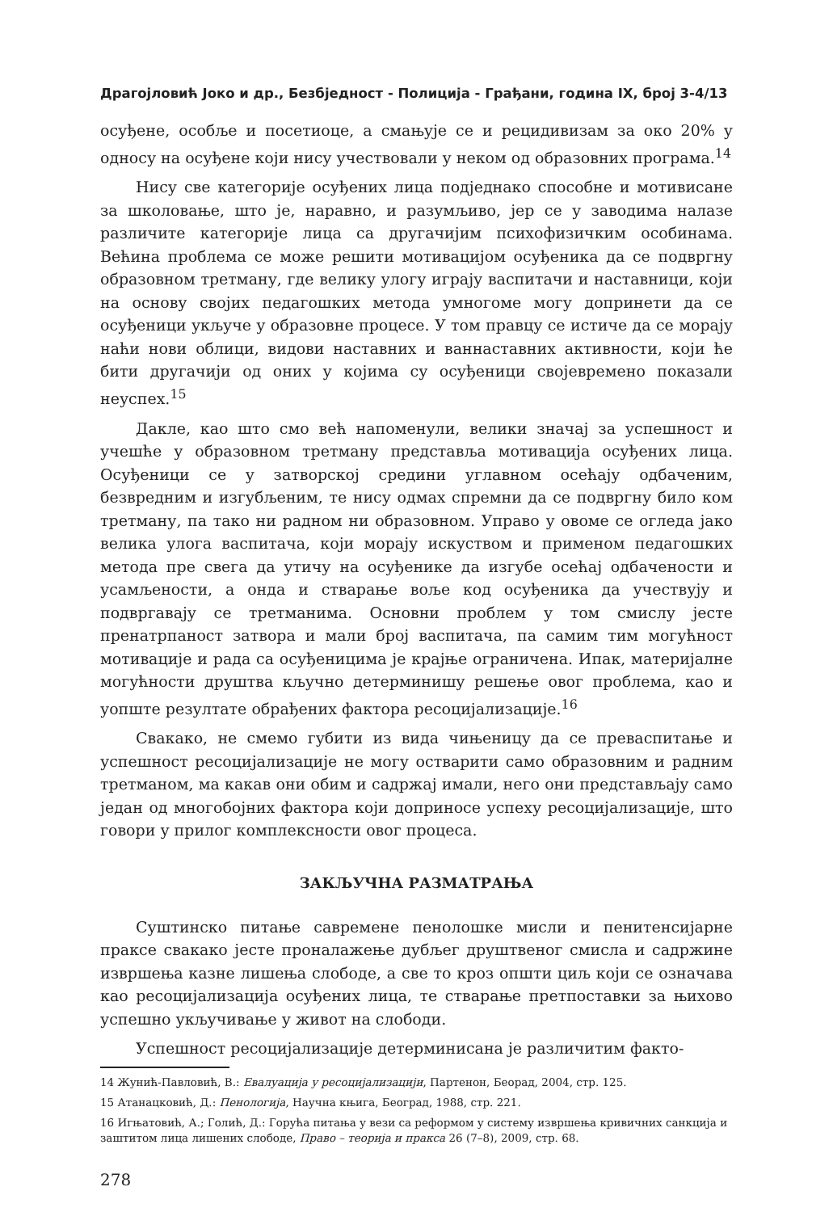Драгојловић Јоко и др., Безбједност - Полиција - Грађани, година IX, број 3-4/13
осуђене, особље и посетиоце, а смањује се и рецидивизам за око 20% у односу на осуђене који нису учествовали у неком од образовних програма.<sup>14</sup>
Нису све категорије осуђених лица подједнако способне и мотивисане за школовање, што је, наравно, и разумљиво, јер се у заводима налазе различите категорије лица са другачијим психофизичким особинама. Већина проблема се може решити мотивацијом осуђеника да се подвргну образовном третману, где велику улогу играју васпитачи и наставници, који на основу својих педагошких метода умногоме могу допринети да се осуђеници укључе у образовне процесе. У том правцу се истиче да се морају наћи нови облици, видови наставних и ваннаставних активности, који ће бити другачији од оних у којима су осуђеници својевремено показали неуспех.<sup>15</sup>
Дакле, као што смо већ напоменули, велики значај за успешност и учешће у образовном третману представља мотивација осуђених лица. Осуђеници се у затворској средини углавном осећају одбаченим, безвредним и изгубљеним, те нису одмах спремни да се подвргну било ком третману, па тако ни радном ни образовном. Управо у овоме се огледа јако велика улога васпитача, који морају искуством и применом педагошких метода пре свега да утичу на осуђенике да изгубе осећај одбачености и усамљености, а онда и стварање воље код осуђеника да учествују и подвргавају се третманима. Основни проблем у том смислу јесте пренатрпаност затвора и мали број васпитача, па самим тим могућност мотивације и рада са осуђеницима је крајње ограничена. Ипак, материјалне могућности друштва кључно детерминишу решење овог проблема, као и уопште резултате обрађених фактора ресоцијализације.<sup>16</sup>
Свакако, не смемо губити из вида чињеницу да се преваспитање и успешност ресоцијализације не могу остварити само образовним и радним третманом, ма какав они обим и садржај имали, него они представљају само један од многобојних фактора који доприносе успеху ресоцијализације, што говори у прилог комплексности овог процеса.
ЗАКЉУЧНА РАЗМАТРАЊА
Суштинско питање савремене пенолошке мисли и пенитенсијарне праксе свакако јесте проналажење дубљег друштвеног смисла и садржине извршења казне лишења слободе, а све то кроз општи циљ који се означава као ресоцијализација осуђених лица, те стварање претпоставки за њихово успешно укључивање у живот на слободи.
Успешност ресоцијализације детерминисана је различитим факто-
14 Жунић-Павловић, В.: Евалуација у ресоцијализацији, Партенон, Беорад, 2004, стр. 125.
15 Атанацковић, Д.: Пенологија, Научна књига, Београд, 1988, стр. 221.
16 Игњатовић, А.; Голић, Д.: Горућа питања у вези са реформом у систему извршења кривичних санкција и заштитом лица лишених слободе, Право – теорија и пракса 26 (7–8), 2009, стр. 68.
278